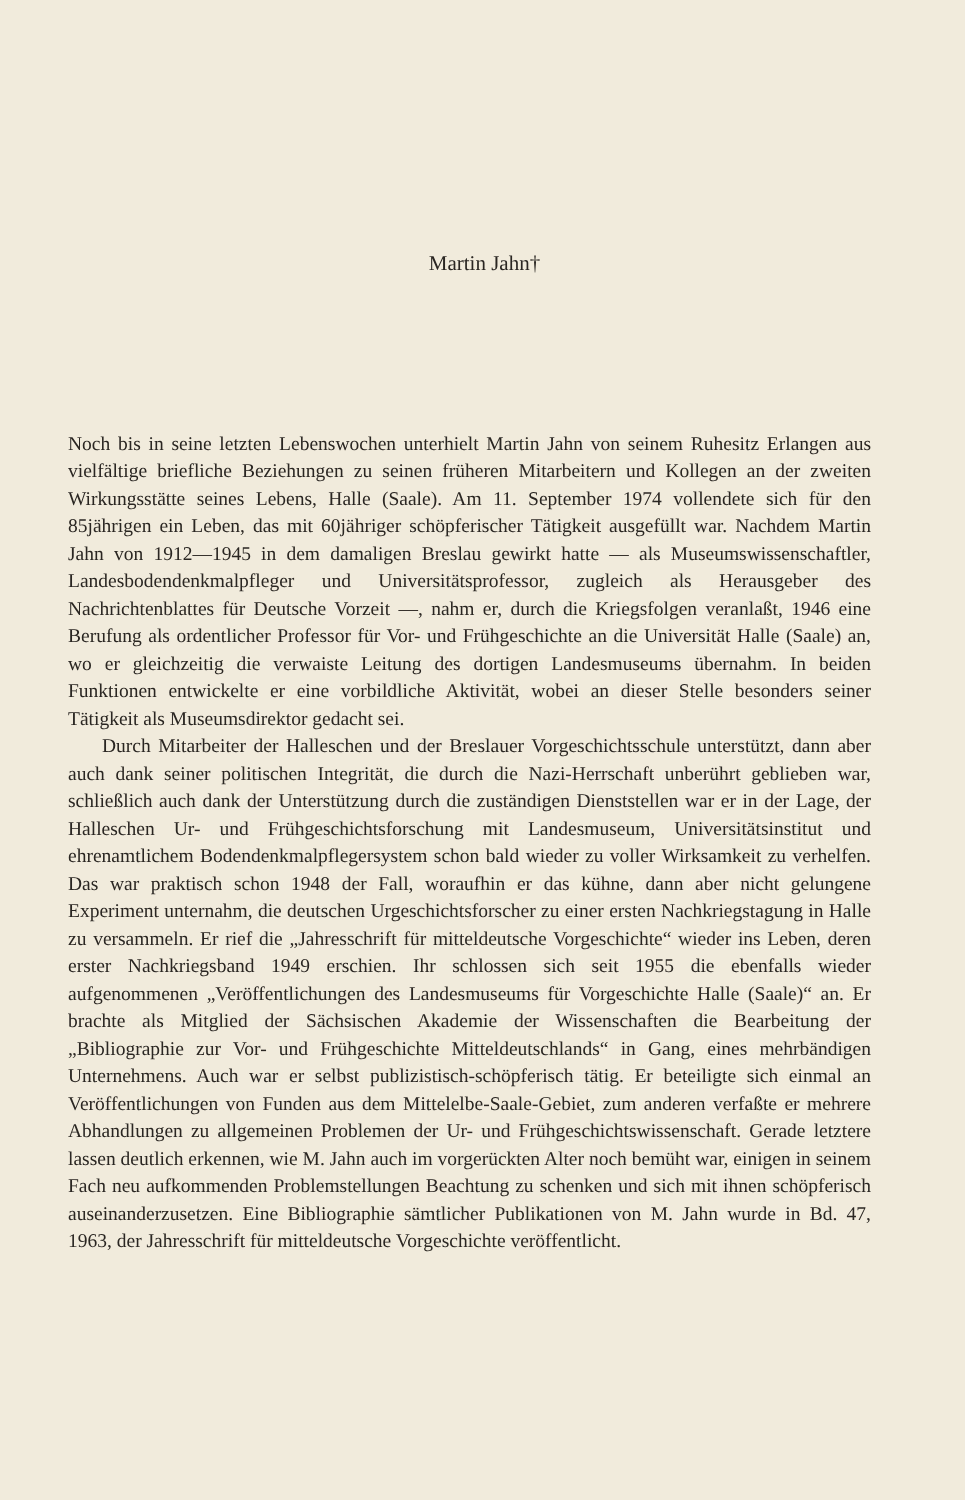Martin Jahn†
Noch bis in seine letzten Lebenswochen unterhielt Martin Jahn von seinem Ruhesitz Erlangen aus vielfältige briefliche Beziehungen zu seinen früheren Mitarbeitern und Kollegen an der zweiten Wirkungsstätte seines Lebens, Halle (Saale). Am 11. September 1974 vollendete sich für den 85jährigen ein Leben, das mit 60jähriger schöpferischer Tätigkeit ausgefüllt war. Nachdem Martin Jahn von 1912—1945 in dem damaligen Breslau gewirkt hatte — als Museumswissenschaftler, Landesbodendenkmalpfleger und Universitätsprofessor, zugleich als Herausgeber des Nachrichtenblattes für Deutsche Vorzeit —, nahm er, durch die Kriegsfolgen veranlaßt, 1946 eine Berufung als ordentlicher Professor für Vor- und Frühgeschichte an die Universität Halle (Saale) an, wo er gleichzeitig die verwaiste Leitung des dortigen Landesmuseums übernahm. In beiden Funktionen entwickelte er eine vorbildliche Aktivität, wobei an dieser Stelle besonders seiner Tätigkeit als Museumsdirektor gedacht sei.
Durch Mitarbeiter der Halleschen und der Breslauer Vorgeschichtsschule unterstützt, dann aber auch dank seiner politischen Integrität, die durch die Nazi-Herrschaft unberührt geblieben war, schließlich auch dank der Unterstützung durch die zuständigen Dienststellen war er in der Lage, der Halleschen Ur- und Frühgeschichtsforschung mit Landesmuseum, Universitätsinstitut und ehrenamtlichem Bodendenkmalpflegersystem schon bald wieder zu voller Wirksamkeit zu verhelfen. Das war praktisch schon 1948 der Fall, woraufhin er das kühne, dann aber nicht gelungene Experiment unternahm, die deutschen Urgeschichtsforscher zu einer ersten Nachkriegstagung in Halle zu versammeln. Er rief die „Jahresschrift für mitteldeutsche Vorgeschichte“ wieder ins Leben, deren erster Nachkriegsband 1949 erschien. Ihr schlossen sich seit 1955 die ebenfalls wieder aufgenommenen „Veröffentlichungen des Landesmuseums für Vorgeschichte Halle (Saale)“ an. Er brachte als Mitglied der Sächsischen Akademie der Wissenschaften die Bearbeitung der „Bibliographie zur Vor- und Frühgeschichte Mitteldeutschlands“ in Gang, eines mehrbändigen Unternehmens. Auch war er selbst publizistisch-schöpferisch tätig. Er beteiligte sich einmal an Veröffentlichungen von Funden aus dem Mittelelbe-Saale-Gebiet, zum anderen verfaßte er mehrere Abhandlungen zu allgemeinen Problemen der Ur- und Frühgeschichtswissenschaft. Gerade letztere lassen deutlich erkennen, wie M. Jahn auch im vorgerückten Alter noch bemüht war, einigen in seinem Fach neu aufkommenden Problemstellungen Beachtung zu schenken und sich mit ihnen schöpferisch auseinanderzusetzen. Eine Bibliographie sämtlicher Publikationen von M. Jahn wurde in Bd. 47, 1963, der Jahresschrift für mitteldeutsche Vorgeschichte veröffentlicht.